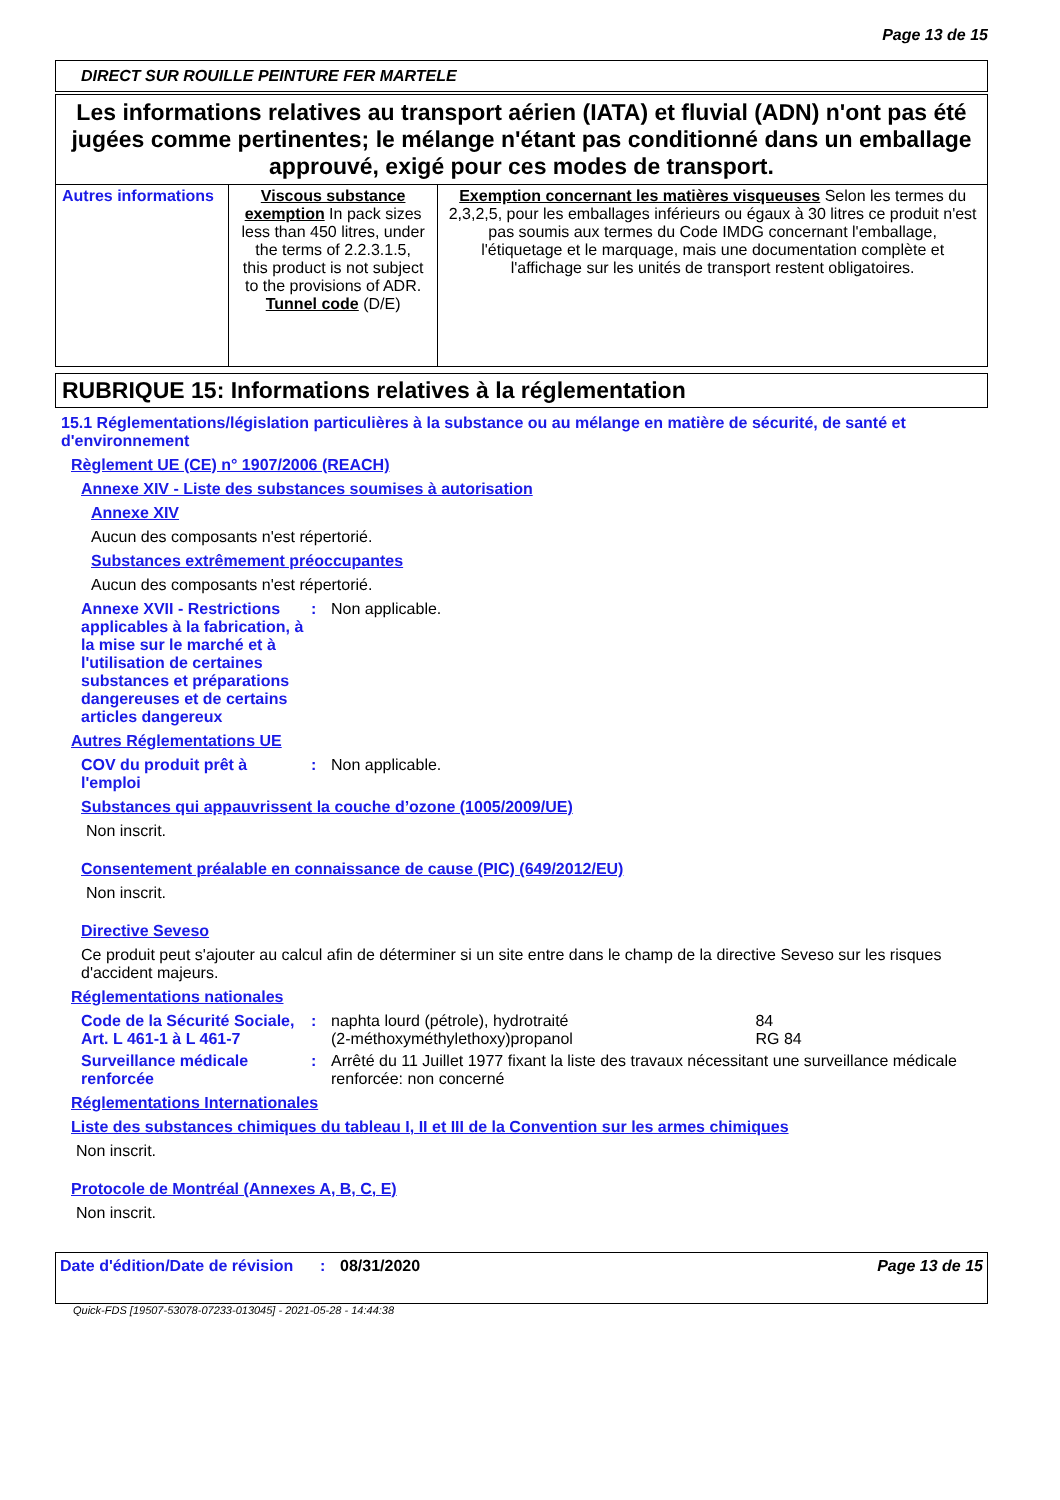Page 13 de 15
DIRECT SUR ROUILLE PEINTURE FER MARTELE
Les informations relatives au transport aérien (IATA) et fluvial (ADN) n'ont pas été jugées comme pertinentes; le mélange n'étant pas conditionné dans un emballage approuvé, exigé pour ces modes de transport.
| Autres informations | Viscous substance exemption In pack sizes less than 450 litres, under the terms of 2.2.3.1.5, this product is not subject to the provisions of ADR. Tunnel code (D/E) | Exemption concernant les matières visqueuses Selon les termes du 2,3,2,5, pour les emballages inférieurs ou égaux à 30 litres ce produit n'est pas soumis aux termes du Code IMDG concernant l'emballage, l'étiquetage et le marquage, mais une documentation complète et l'affichage sur les unités de transport restent obligatoires. |
RUBRIQUE 15: Informations relatives à la réglementation
15.1 Réglementations/législation particulières à la substance ou au mélange en matière de sécurité, de santé et d'environnement
Règlement UE (CE) n° 1907/2006 (REACH)
Annexe XIV - Liste des substances soumises à autorisation
Annexe XIV
Aucun des composants n'est répertorié.
Substances extrêmement préoccupantes
Aucun des composants n'est répertorié.
Annexe XVII - Restrictions applicables à la fabrication, à la mise sur le marché et à l'utilisation de certaines substances et préparations dangereuses et de certains articles dangereux: Non applicable.
Autres Réglementations UE
COV du produit prêt à l'emploi: Non applicable.
Substances qui appauvrissent la couche d’ozone (1005/2009/UE)
Non inscrit.
Consentement préalable en connaissance de cause (PIC) (649/2012/EU)
Non inscrit.
Directive Seveso
Ce produit peut s'ajouter au calcul afin de déterminer si un site entre dans le champ de la directive Seveso sur les risques d'accident majeurs.
Réglementations nationales
Code de la Sécurité Sociale, Art. L 461-1 à L 461-7: naphta lourd (pétrole), hydrotraité 84
(2-méthoxyméthylethoxy)propanol RG 84
Surveillance médicale renforcée: Arrêté du 11 Juillet 1977 fixant la liste des travaux nécessitant une surveillance médicale renforcée: non concerné
Réglementations Internationales
Liste des substances chimiques du tableau I, II et III de la Convention sur les armes chimiques
Non inscrit.
Protocole de Montréal (Annexes A, B, C, E)
Non inscrit.
Date d'édition/Date de révision: 08/31/2020 Page 13 de 15
Quick-FDS [19507-53078-07233-013045] - 2021-05-28 - 14:44:38